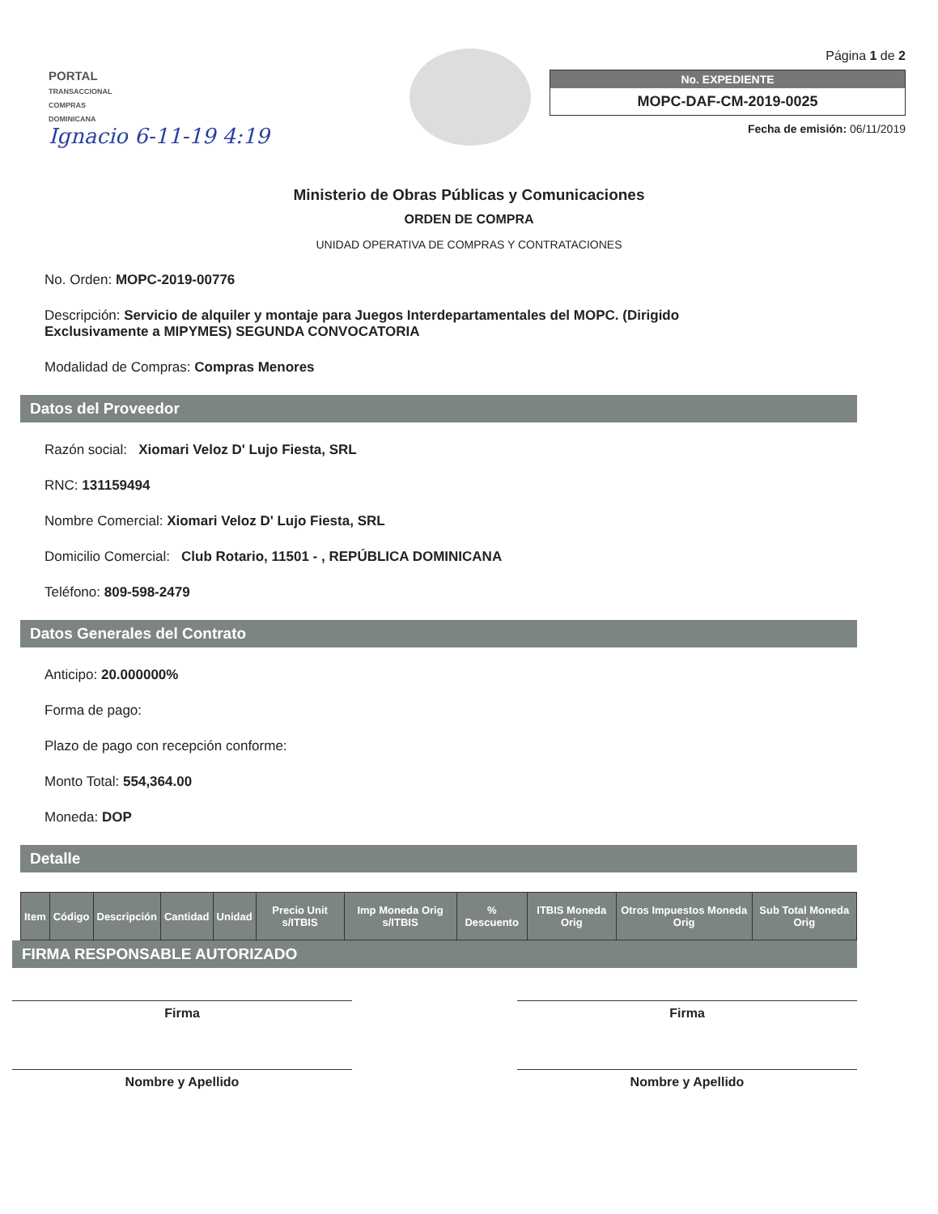PORTAL
TRANSACCIONAL
COMPRAS DOMINICANA
Ignacio 6-11-19 4:19
Página 1 de 2
No. EXPEDIENTE
MOPC-DAF-CM-2019-0025
Fecha de emisión: 06/11/2019
Ministerio de Obras Públicas y Comunicaciones
ORDEN DE COMPRA
UNIDAD OPERATIVA DE COMPRAS Y CONTRATACIONES
No. Orden: MOPC-2019-00776
Descripción: Servicio de alquiler y montaje para Juegos Interdepartamentales del MOPC. (Dirigido Exclusivamente a MIPYMES) SEGUNDA CONVOCATORIA
Modalidad de Compras: Compras Menores
Datos del Proveedor
Razón social: Xiomari Veloz D' Lujo Fiesta, SRL
RNC: 131159494
Nombre Comercial: Xiomari Veloz D' Lujo Fiesta, SRL
Domicilio Comercial: Club Rotario, 11501 - , REPÚBLICA DOMINICANA
Teléfono: 809-598-2479
Datos Generales del Contrato
Anticipo: 20.000000%
Forma de pago:
Plazo de pago con recepción conforme:
Monto Total: 554,364.00
Moneda: DOP
Detalle
| Item | Código | Descripción | Cantidad | Unidad | Precio Unit s/ITBIS | Imp Moneda Orig s/ITBIS | % Descuento | ITBIS Moneda Orig | Otros Impuestos Moneda Orig | Sub Total Moneda Orig |
| --- | --- | --- | --- | --- | --- | --- | --- | --- | --- | --- |
FIRMA RESPONSABLE AUTORIZADO
Firma
Nombre y Apellido
Firma
Nombre y Apellido